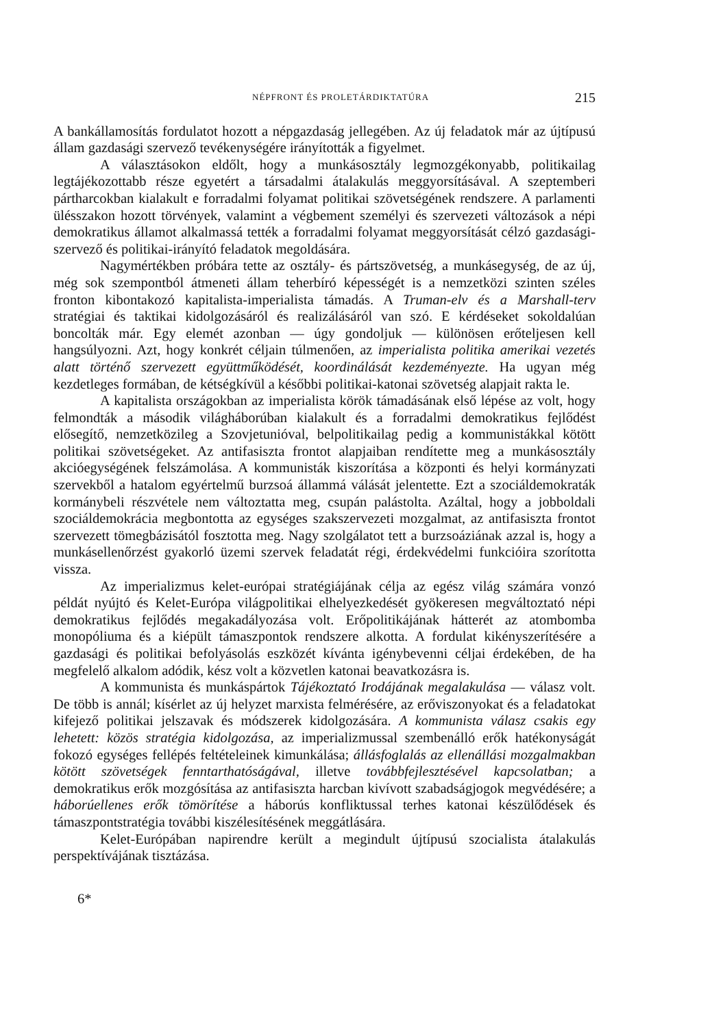NÉPFRONT ÉS PROLETÁRDIKTATÚRA 215
A bankállamosítás fordulatot hozott a népgazdaság jellegében. Az új feladatok már az újtípusú állam gazdasági szervező tevékenységére irányították a figyelmet.
A választásokon eldőlt, hogy a munkásosztály legmozgékonyabb, politikailag legtájékozottabb része egyetért a társadalmi átalakulás meggyorsításával. A szeptemberi pártharcokban kialakult e forradalmi folyamat politikai szövetségének rendszere. A parlamenti ülésszakon hozott törvények, valamint a végbement személyi és szervezeti változások a népi demokratikus államot alkalmassá tették a forradalmi folyamat meggyorsítását célzó gazdasági-szervező és politikai-irányító feladatok megoldására.
Nagymértékben próbára tette az osztály- és pártszövetség, a munkásegység, de az új, még sok szempontból átmeneti állam teherbíró képességét is a nemzetközi szinten széles fronton kibontakozó kapitalista-imperialista támadás. A Truman-elv és a Marshall-terv stratégiai és taktikai kidolgozásáról és realizálásáról van szó. E kérdéseket sokoldalúan boncolták már. Egy elemét azonban — úgy gondoljuk — különösen erőteljesen kell hangsúlyozni. Azt, hogy konkrét céljain túlmenően, az imperialista politika amerikai vezetés alatt történő szervezett együttműködését, koordinálását kezdeményezte. Ha ugyan még kezdetleges formában, de kétségkívül a későbbi politikai-katonai szövetség alapjait rakta le.
A kapitalista országokban az imperialista körök támadásának első lépése az volt, hogy felmondták a második világháborúban kialakult és a forradalmi demokratikus fejlődést elősegítő, nemzetközileg a Szovjetunióval, belpolitikailag pedig a kommunistákkal kötött politikai szövetségeket. Az antifasiszta frontot alapjaiban rendítette meg a munkásosztály akcióegységének felszámolása. A kommunisták kiszorítása a központi és helyi kormányzati szervekből a hatalom egyértelmű burzsoá állammá válását jelentette. Ezt a szociáldemokraták kormánybeli részvétele nem változtatta meg, csupán palástolta. Azáltal, hogy a jobboldali szociáldemokrácia megbontotta az egységes szakszervezeti mozgalmat, az antifasiszta frontot szervezett tömegbázisától fosztotta meg. Nagy szolgálatot tett a burzsoáziának azzal is, hogy a munkásellenőrzést gyakorló üzemi szervek feladatát régi, érdekvédelmi funkcióira szorította vissza.
Az imperializmus kelet-európai stratégiájának célja az egész világ számára vonzó példát nyújtó és Kelet-Európa világpolitikai elhelyezkedését gyökeresen megváltoztató népi demokratikus fejlődés megakadályozása volt. Erőpolitikájának hátterét az atombomba monopóliuma és a kiépült támaszpontok rendszere alkotta. A fordulat kikényszerítésére a gazdasági és politikai befolyásolás eszközét kívánta igénybevenni céljai érdekében, de ha megfelelő alkalom adódik, kész volt a közvetlen katonai beavatkozásra is.
A kommunista és munkáspártok Tájékoztató Irodájának megalakulása — válasz volt. De több is annál; kísérlet az új helyzet marxista felmérésére, az erőviszonyokat és a feladatokat kifejező politikai jelszavak és módszerek kidolgozására. A kommunista válasz csakis egy lehetett: közös stratégia kidolgozása, az imperializmussal szembenálló erők hatékonyságát fokozó egységes fellépés feltételeinek kimunkálása; állásfoglalás az ellenállási mozgalmakban kötött szövetségek fenntarthatóságával, illetve továbbfejlesztésével kapcsolatban; a demokratikus erők mozgósítása az antifasiszta harcban kivívott szabadságjogok megvédésére; a háborúellenes erők tömörítése a háborús konfliktussal terhes katonai készülődések és támaszpontstratégia további kiszélesítésének meggátlására.
Kelet-Európában napirendre került a megindult újtípusú szocialista átalakulás perspektívájának tisztázása.
6*